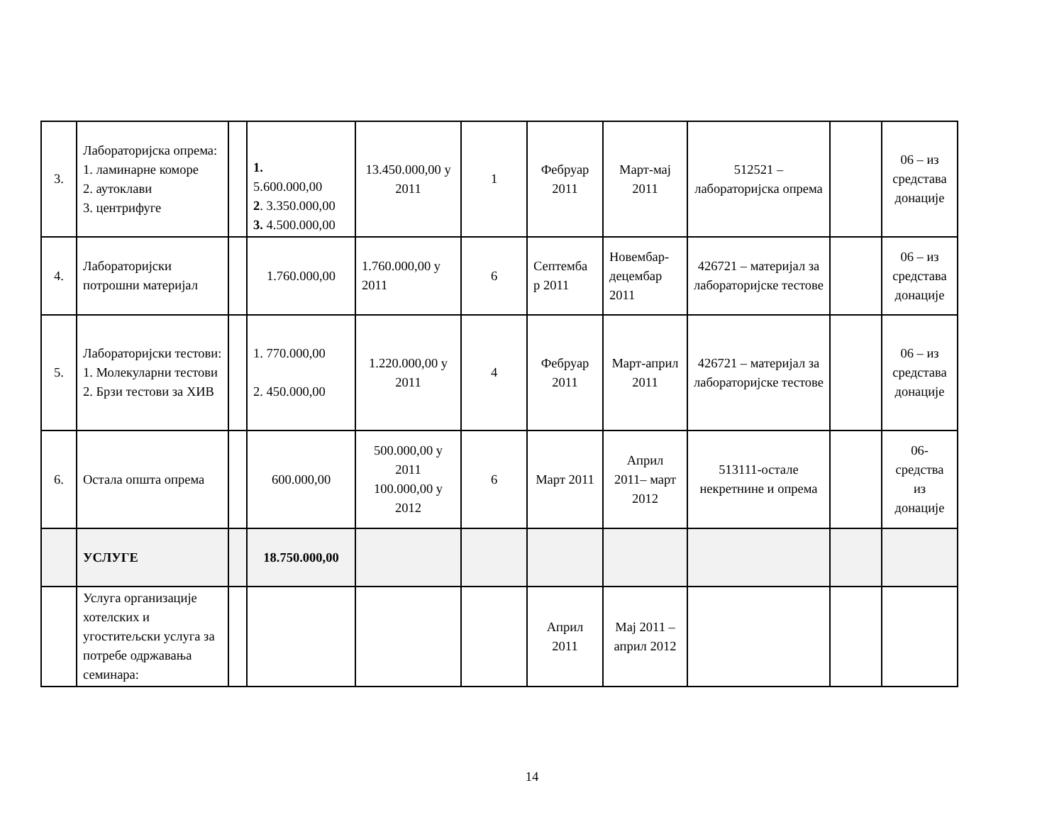| 3. | Лабораторијска опрема: 1. ламинарне коморе 2. аутоклави 3. центрифуге | | 1. 5.600.000,00 2 . 3.350.000,00 3. 4.500.000,00 | 13.450.000,00 у 2011 | 1 | Фебруар 2011 | Март-мај 2011 | 512521 – лабораторијска опрема | | 06 – из средстава донације |
| 4. | Лабораторијски потрошни материјал | | 1.760.000,00 | 1.760.000,00 у 2011 | 6 | Септемба р 2011 | Новембар-децембар 2011 | 426721 – материјал за лабораторијске тестове | | 06 – из средстава донације |
| 5. | Лабораторијски тестови: 1. Молекуларни тестови 2. Брзи тестови за ХИВ | | 1. 770.000,00 2. 450.000,00 | 1.220.000,00 у 2011 | 4 | Фебруар 2011 | Март-април 2011 | 426721 – материјал за лабораторијске тестове | | 06 – из средстава донације |
| 6. | Остала општа опрема | | 600.000,00 | 500.000,00 у 2011 100.000,00 у 2012 | 6 | Март 2011 | Април 2011– март 2012 | 513111-остале некретнине и опрема | | 06-средства из донације |
| | УСЛУГЕ | | 18.750.000,00 | | | | | | | |
| | Услуга организације хотелских и угоститељски услуга за потребе одржавања семинара: | | | | | Април 2011 | Мај 2011 – април 2012 | | | |
14